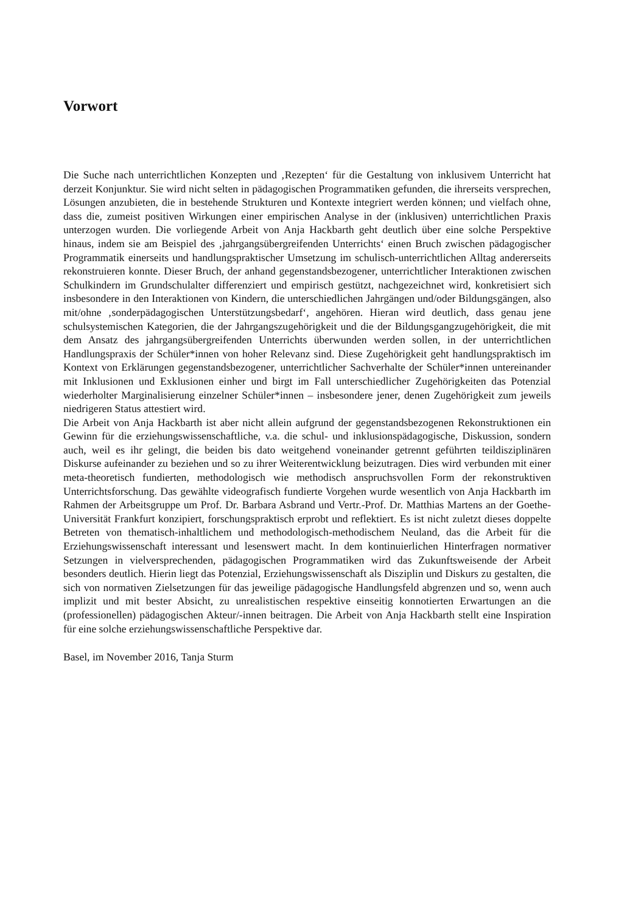Vorwort
Die Suche nach unterrichtlichen Konzepten und ‚Rezepten‘ für die Gestaltung von inklusivem Unterricht hat derzeit Konjunktur. Sie wird nicht selten in pädagogischen Programmatiken gefunden, die ihrerseits versprechen, Lösungen anzubieten, die in bestehende Strukturen und Kontexte integriert werden können; und vielfach ohne, dass die, zumeist positiven Wirkungen einer empirischen Analyse in der (inklusiven) unterrichtlichen Praxis unterzogen wurden. Die vorliegende Arbeit von Anja Hackbarth geht deutlich über eine solche Perspektive hinaus, indem sie am Beispiel des ‚jahrgangsübergreifenden Unterrichts‘ einen Bruch zwischen pädagogischer Programmatik einerseits und handlungspraktischer Umsetzung im schulisch-unterrichtlichen Alltag andererseits rekonstruieren konnte. Dieser Bruch, der anhand gegenstandsbezogener, unterrichtlicher Interaktionen zwischen Schulkindern im Grundschulalter differenziert und empirisch gestützt, nachgezeichnet wird, konkretisiert sich insbesondere in den Interaktionen von Kindern, die unterschiedlichen Jahrgängen und/oder Bildungsgängen, also mit/ohne ‚sonderpädagogischen Unterstützungsbedarf‘, angehören. Hieran wird deutlich, dass genau jene schulsystemischen Kategorien, die der Jahrgangszugehörigkeit und die der Bildungsgangzugehörigkeit, die mit dem Ansatz des jahrgangsübergreifenden Unterrichts überwunden werden sollen, in der unterrichtlichen Handlungspraxis der Schüler*innen von hoher Relevanz sind. Diese Zugehörigkeit geht handlungspraktisch im Kontext von Erklärungen gegenstandsbezogener, unterrichtlicher Sachverhalte der Schüler*innen untereinander mit Inklusionen und Exklusionen einher und birgt im Fall unterschiedlicher Zugehörigkeiten das Potenzial wiederholter Marginalisierung einzelner Schüler*innen – insbesondere jener, denen Zugehörigkeit zum jeweils niedrigeren Status attestiert wird.
Die Arbeit von Anja Hackbarth ist aber nicht allein aufgrund der gegenstandsbezogenen Rekonstruktionen ein Gewinn für die erziehungswissenschaftliche, v.a. die schul- und inklusionspädagogische, Diskussion, sondern auch, weil es ihr gelingt, die beiden bis dato weitgehend voneinander getrennt geführten teildisziplinären Diskurse aufeinander zu beziehen und so zu ihrer Weiterentwicklung beizutragen. Dies wird verbunden mit einer meta-theoretisch fundierten, methodologisch wie methodisch anspruchsvollen Form der rekonstruktiven Unterrichtsforschung. Das gewählte videografisch fundierte Vorgehen wurde wesentlich von Anja Hackbarth im Rahmen der Arbeitsgruppe um Prof. Dr. Barbara Asbrand und Vertr.-Prof. Dr. Matthias Martens an der Goethe-Universität Frankfurt konzipiert, forschungspraktisch erprobt und reflektiert. Es ist nicht zuletzt dieses doppelte Betreten von thematisch-inhaltlichem und methodologisch-methodischem Neuland, das die Arbeit für die Erziehungswissenschaft interessant und lesenswert macht. In dem kontinuierlichen Hinterfragen normativer Setzungen in vielversprechenden, pädagogischen Programmatiken wird das Zukunftsweisende der Arbeit besonders deutlich. Hierin liegt das Potenzial, Erziehungswissenschaft als Disziplin und Diskurs zu gestalten, die sich von normativen Zielsetzungen für das jeweilige pädagogische Handlungsfeld abgrenzen und so, wenn auch implizit und mit bester Absicht, zu unrealistischen respektive einseitig konnotierten Erwartungen an die (professionellen) pädagogischen Akteur/-innen beitragen. Die Arbeit von Anja Hackbarth stellt eine Inspiration für eine solche erziehungswissenschaftliche Perspektive dar.
Basel, im November 2016, Tanja Sturm